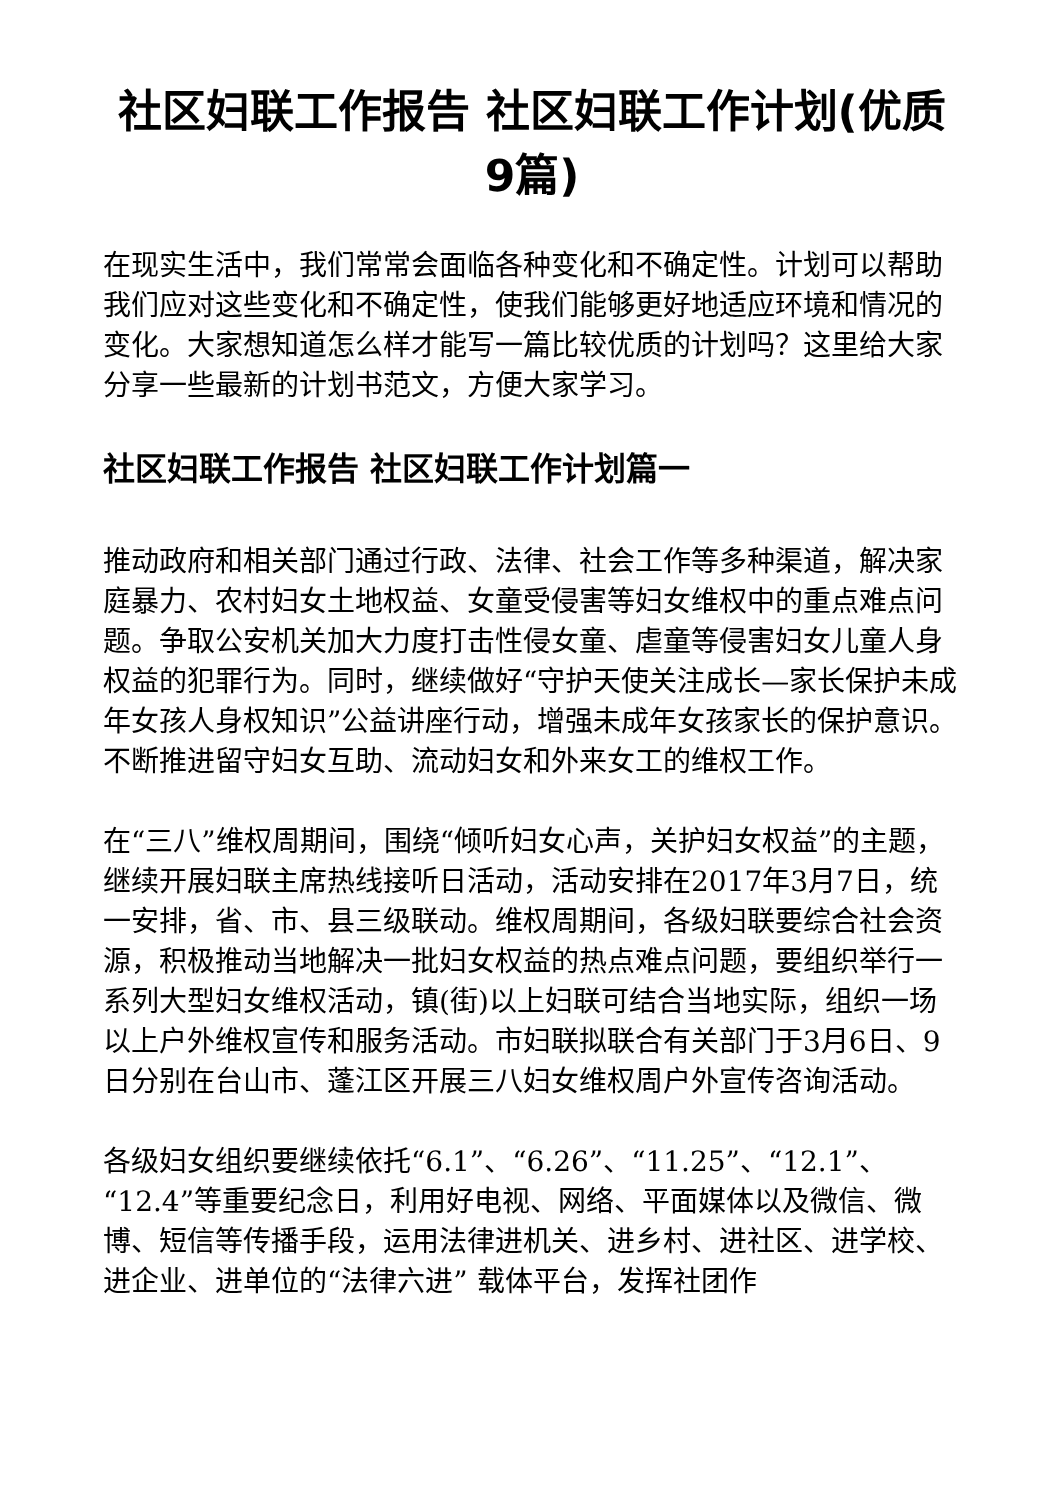社区妇联工作报告 社区妇联工作计划(优质9篇)
在现实生活中，我们常常会面临各种变化和不确定性。计划可以帮助我们应对这些变化和不确定性，使我们能够更好地适应环境和情况的变化。大家想知道怎么样才能写一篇比较优质的计划吗？这里给大家分享一些最新的计划书范文，方便大家学习。
社区妇联工作报告 社区妇联工作计划篇一
推动政府和相关部门通过行政、法律、社会工作等多种渠道，解决家庭暴力、农村妇女土地权益、女童受侵害等妇女维权中的重点难点问题。争取公安机关加大力度打击性侵女童、虐童等侵害妇女儿童人身权益的犯罪行为。同时，继续做好“守护天使关注成长—家长保护未成年女孩人身权知识”公益讲座行动，增强未成年女孩家长的保护意识。不断推进留守妇女互助、流动妇女和外来女工的维权工作。
在“三八”维权周期间，围绕“倾听妇女心声，关护妇女权益”的主题，继续开展妇联主席热线接听日活动，活动安排在2017年3月7日，统一安排，省、市、县三级联动。维权周期间，各级妇联要综合社会资源，积极推动当地解决一批妇女权益的热点难点问题，要组织举行一系列大型妇女维权活动，镇(街)以上妇联可结合当地实际，组织一场以上户外维权宣传和服务活动。市妇联拟联合有关部门于3月6日、9日分别在台山市、蓬江区开展三八妇女维权周户外宣传咨询活动。
各级妇女组织要继续依托“6.1”、“6.26”、“11.25”、“12.1”、“12.4”等重要纪念日，利用好电视、网络、平面媒体以及微信、微博、短信等传播手段，运用法律进机关、进乡村、进社区、进学校、进企业、进单位的“法律六进” 载体平台，发挥社团作